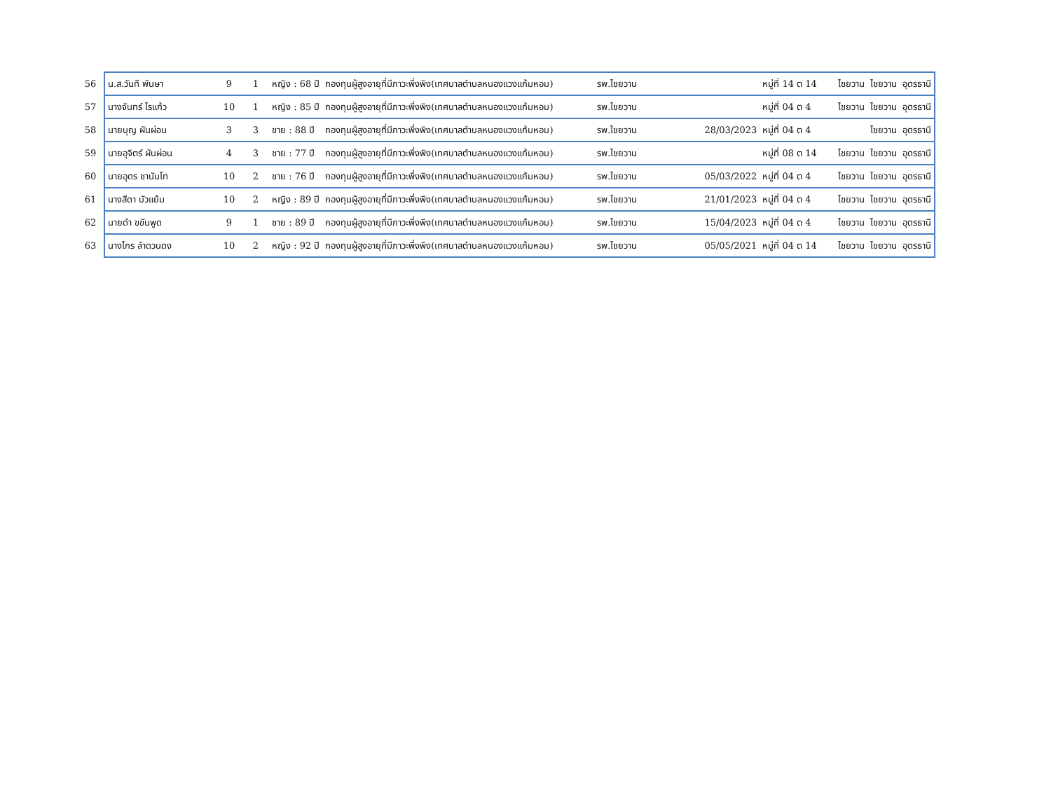| 56 | น.ส.วันที พันษา | 9 | 1 | หญิง : 68 ปี | กองทุนผู้สูงอายุที่มีภาวะพึ่งพิง(เทศบาลตำบลหนองแวงแก้มหอม) | รพ.ไชยวาน | | หมู่ที่ 14 ต 14 | ไชยวาน | ไชยวาน | อุดรธานี |
| 57 | นางจันทร์ ไรแก้ว | 10 | 1 | หญิง : 85 ปี | กองทุนผู้สูงอายุที่มีภาวะพึ่งพิง(เทศบาลตำบลหนองแวงแก้มหอม) | รพ.ไชยวาน | | หมู่ที่ 04 ต 4 | ไชยวาน | ไชยวาน | อุดรธานี |
| 58 | นายบุญ ผันผ่อน | 3 | 3 | ชาย : 88 ปี | กองทุนผู้สูงอายุที่มีภาวะพึ่งพิง(เทศบาลตำบลหนองแวงแก้มหอม) | รพ.ไชยวาน | 28/03/2023 | หมู่ที่ 04 ต 4 | | ไชยวาน | อุดรธานี |
| 59 | นายอุจิตร์ ผันผ่อน | 4 | 3 | ชาย : 77 ปี | กองทุนผู้สูงอายุที่มีภาวะพึ่งพิง(เทศบาลตำบลหนองแวงแก้มหอม) | รพ.ไชยวาน | | หมู่ที่ 08 ต 14 | ไชยวาน | ไชยวาน | อุดรธานี |
| 60 | นายอุดร ชานันโท | 10 | 2 | ชาย : 76 ปี | กองทุนผู้สูงอายุที่มีภาวะพึ่งพิง(เทศบาลตำบลหนองแวงแก้มหอม) | รพ.ไชยวาน | 05/03/2022 | หมู่ที่ 04 ต 4 | ไชยวาน | ไชยวาน | อุดรธานี |
| 61 | นางสีดา บัวแย้ม | 10 | 2 | หญิง : 89 ปี | กองทุนผู้สูงอายุที่มีภาวะพึ่งพิง(เทศบาลตำบลหนองแวงแก้มหอม) | รพ.ไชยวาน | 21/01/2023 | หมู่ที่ 04 ต 4 | ไชยวาน | ไชยวาน | อุดรธานี |
| 62 | นายดำ ขขันพูด | 9 | 1 | ชาย : 89 ปี | กองทุนผู้สูงอายุที่มีภาวะพึ่งพิง(เทศบาลตำบลหนองแวงแก้มหอม) | รพ.ไชยวาน | 15/04/2023 | หมู่ที่ 04 ต 4 | ไชยวาน | ไชยวาน | อุดรธานี |
| 63 | นางไกร ลำดวนดง | 10 | 2 | หญิง : 92 ปี | กองทุนผู้สูงอายุที่มีภาวะพึ่งพิง(เทศบาลตำบลหนองแวงแก้มหอม) | รพ.ไชยวาน | 05/05/2021 | หมู่ที่ 04 ต 14 | ไชยวาน | ไชยวาน | อุดรธานี |